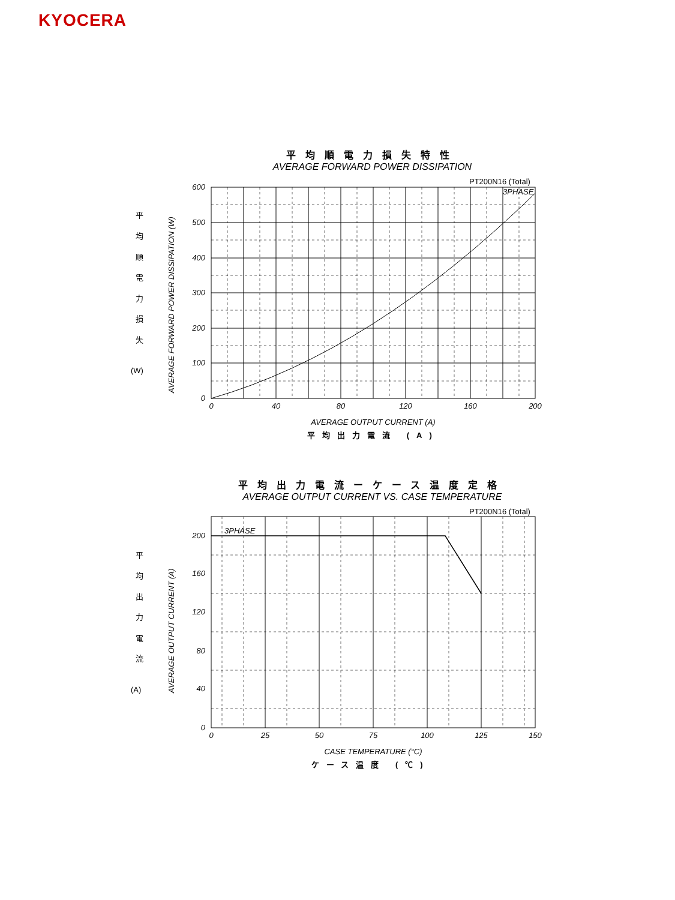KYOCERA
平均順電力損失特性
AVERAGE FORWARD POWER DISSIPATION
平
均
順
電
力
損
失
(W)
AVERAGE FORWARD POWER DISSIPATION (W)
600
500
400
300
200
100
0
0
40
80
120
160
200
PT200N16 (Total)
3PHASE
AVERAGE OUTPUT CURRENT (A)
平均出力電流 (A)
平均出力電流ーケース温度定格
AVERAGE OUTPUT CURRENT VS. CASE TEMPERATURE
平
均
出
力
電
流
(A)
AVERAGE OUTPUT CURRENT (A)
200
160
120
80
40
0
0
25
50
75
100
125
150
PT200N16 (Total)
3PHASE
CASE TEMPERATURE (°C)
ケース温度 (℃)